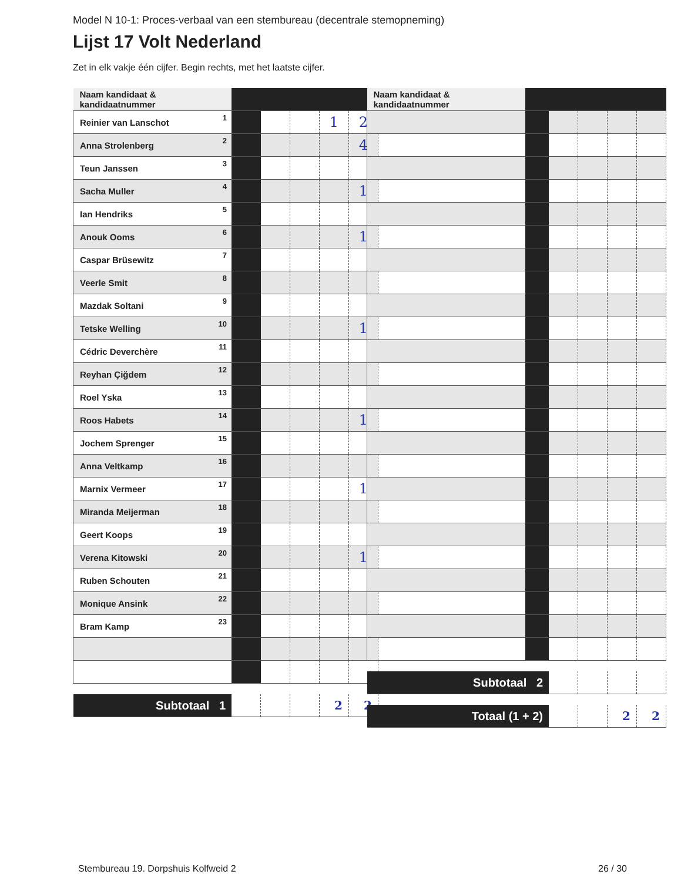Model N 10-1: Proces-verbaal van een stembureau (decentrale stemopneming)
Lijst 17 Volt Nederland
Zet in elk vakje één cijfer. Begin rechts, met het laatste cijfer.
| Naam kandidaat & kandidaatnummer | | | | | |
| Reinier van Lanschot<sup>1</sup> | | | | 1 | 2 |
| Anna Strolenberg<sup>2</sup> | | | | | 4 |
| Teun Janssen<sup>3</sup> | | | | | |
| Sacha Muller<sup>4</sup> | | | | | 1 |
| Ian Hendriks<sup>5</sup> | | | | | |
| Anouk Ooms<sup>6</sup> | | | | | 1 |
| Caspar Brüsewitz<sup>7</sup> | | | | | |
| Veerle Smit<sup>8</sup> | | | | | |
| Mazdak Soltani<sup>9</sup> | | | | | |
| Tetske Welling<sup>10</sup> | | | | | 1 |
| Cédric Deverchère<sup>11</sup> | | | | | |
| Reyhan Çiğdem<sup>12</sup> | | | | | |
| Roel Yska<sup>13</sup> | | | | | |
| Roos Habets<sup>14</sup> | | | | | 1 |
| Jochem Sprenger<sup>15</sup> | | | | | |
| Anna Veltkamp<sup>16</sup> | | | | | |
| Marnix Vermeer<sup>17</sup> | | | | | 1 |
| Miranda Meijerman<sup>18</sup> | | | | | |
| Geert Koops<sup>19</sup> | | | | | |
| Verena Kitowski<sup>20</sup> | | | | | 1 |
| Ruben Schouten<sup>21</sup> | | | | | |
| Monique Ansink<sup>22</sup> | | | | | |
| Bram Kamp<sup>23</sup> | | | | | |
| Subtotaal 1 | | | | 2 | 2 |
| Naam kandidaat & kandidaatnummer | | | | | |
| Subtotaal 2 | | | | | |
| Totaal (1 + 2) | | | | 2 | 2 |
Stembureau 19. Dorpshuis Kolfweid 2
26 / 30